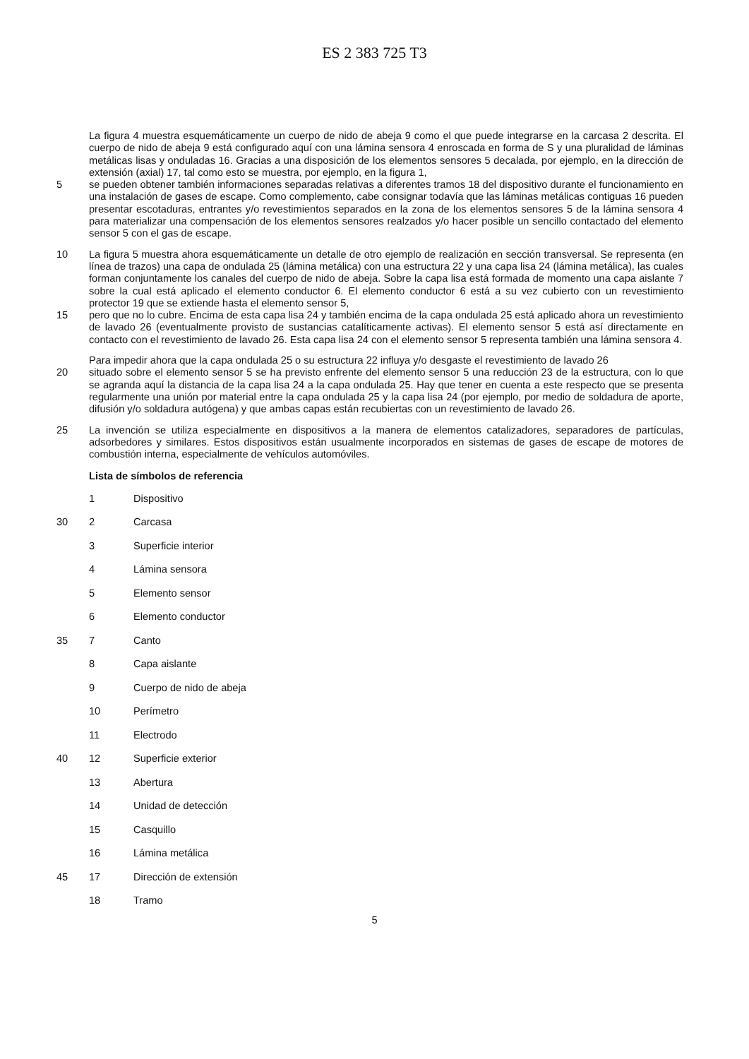ES 2 383 725 T3
La figura 4 muestra esquemáticamente un cuerpo de nido de abeja 9 como el que puede integrarse en la carcasa 2 descrita. El cuerpo de nido de abeja 9 está configurado aquí con una lámina sensora 4 enroscada en forma de S y una pluralidad de láminas metálicas lisas y onduladas 16. Gracias a una disposición de los elementos sensores 5 decalada, por ejemplo, en la dirección de extensión (axial) 17, tal como esto se muestra, por ejemplo, en la figura 1,
5 se pueden obtener también informaciones separadas relativas a diferentes tramos 18 del dispositivo durante el funcionamiento en una instalación de gases de escape. Como complemento, cabe consignar todavía que las láminas metálicas contiguas 16 pueden presentar escotaduras, entrantes y/o revestimientos separados en la zona de los elementos sensores 5 de la lámina sensora 4 para materializar una compensación de los elementos sensores realzados y/o hacer posible un sencillo contactado del elemento sensor 5 con el gas de escape.
10
La figura 5 muestra ahora esquemáticamente un detalle de otro ejemplo de realización en sección transversal. Se representa (en línea de trazos) una capa de ondulada 25 (lámina metálica) con una estructura 22 y una capa lisa 24 (lámina metálica), las cuales forman conjuntamente los canales del cuerpo de nido de abeja. Sobre la capa lisa está formada de momento una capa aislante 7 sobre la cual está aplicado el elemento conductor 6. El elemento conductor 6 está a su vez cubierto con un revestimiento protector 19 que se extiende hasta el elemento sensor 5,
15 pero que no lo cubre. Encima de esta capa lisa 24 y también encima de la capa ondulada 25 está aplicado ahora un revestimiento de lavado 26 (eventualmente provisto de sustancias catalíticamente activas). El elemento sensor 5 está así directamente en contacto con el revestimiento de lavado 26. Esta capa lisa 24 con el elemento sensor 5 representa también una lámina sensora 4.
Para impedir ahora que la capa ondulada 25 o su estructura 22 influya y/o desgaste el revestimiento de lavado 26
20 situado sobre el elemento sensor 5 se ha previsto enfrente del elemento sensor 5 una reducción 23 de la estructura, con lo que se agranda aquí la distancia de la capa lisa 24 a la capa ondulada 25. Hay que tener en cuenta a este respecto que se presenta regularmente una unión por material entre la capa ondulada 25 y la capa lisa 24 (por ejemplo, por medio de soldadura de aporte, difusión y/o soldadura autógena) y que ambas capas están recubiertas con un revestimiento de lavado 26.
25
La invención se utiliza especialmente en dispositivos a la manera de elementos catalizadores, separadores de partículas, adsorbedores y similares. Estos dispositivos están usualmente incorporados en sistemas de gases de escape de motores de combustión interna, especialmente de vehículos automóviles.
Lista de símbolos de referencia
1
Dispositivo
30
2
Carcasa
3
Superficie interior
4
Lámina sensora
5
Elemento sensor
6
Elemento conductor
35
7
Canto
8
Capa aislante
9
Cuerpo de nido de abeja
10
Perímetro
11
Electrodo
40
12
Superficie exterior
13
Abertura
14
Unidad de detección
15
Casquillo
16
Lámina metálica
45
17
Dirección de extensión
18
Tramo
5